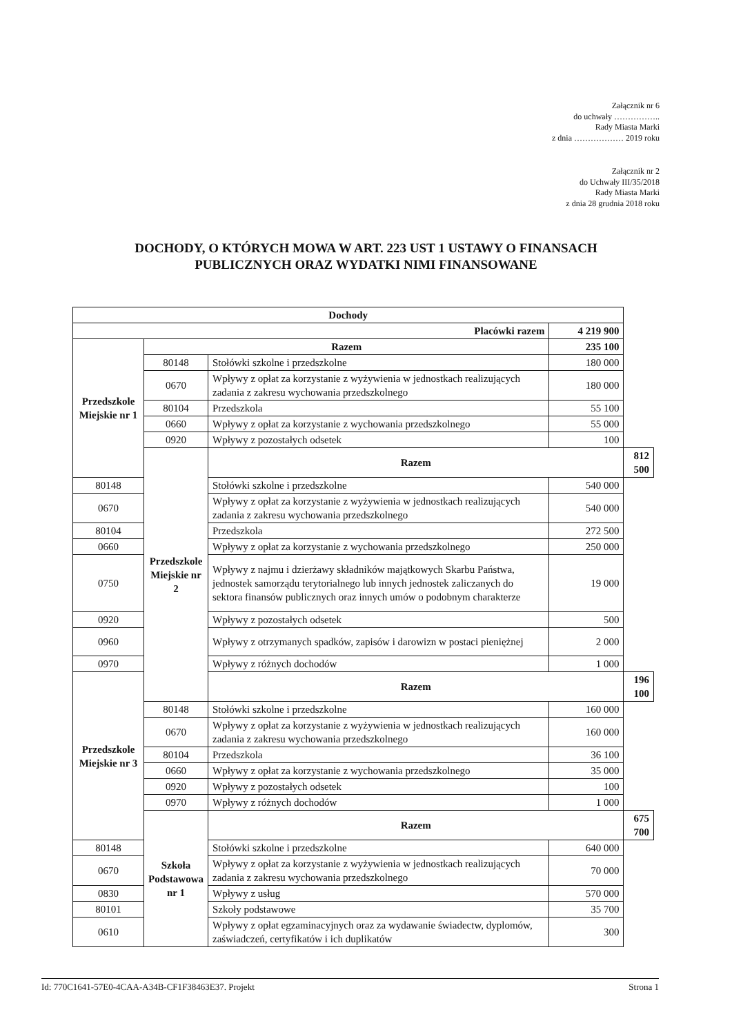Załącznik nr 6
do uchwały ……………..
Rady Miasta Marki
z dnia ……………… 2019 roku
Załącznik nr 2
do Uchwały III/35/2018
Rady Miasta Marki
z dnia 28 grudnia 2018 roku
DOCHODY, O KTÓRYCH MOWA W ART. 223 UST 1 USTAWY O FINANSACH
PUBLICZNYCH ORAZ WYDATKI NIMI FINANSOWANE
| Dochody | | | | |
| --- | --- | --- | --- | --- |
| Placówki razem | | | 4 219 900 | |
| Przedszkole Miejskie nr 1 | Razem | | 235 100 | |
| | 80148 | Stołówki szkolne i przedszkolne | 180 000 | |
| | 0670 | Wpływy z opłat za korzystanie z wyżywienia w jednostkach realizujących zadania z zakresu wychowania przedszkolnego | 180 000 | |
| | 80104 | Przedszkola | 55 100 | |
| | 0660 | Wpływy z opłat za korzystanie z wychowania przedszkolnego | 55 000 | |
| | 0920 | Wpływy z pozostałych odsetek | 100 | |
| | Przedszkole Miejskie nr 2 | Razem | | 812 500 |
| 80148 | | Stołówki szkolne i przedszkolne | 540 000 | |
| 0670 | | Wpływy z opłat za korzystanie z wyżywienia w jednostkach realizujących zadania z zakresu wychowania przedszkolnego | 540 000 | |
| 80104 | | Przedszkola | 272 500 | |
| 0660 | | Wpływy z opłat za korzystanie z wychowania przedszkolnego | 250 000 | |
| 0750 | | Wpływy z najmu i dzierżawy składników majątkowych Skarbu Państwa, jednostek samorządu terytorialnego lub innych jednostek zaliczanych do sektora finansów publicznych oraz innych umów o podobnym charakterze | 19 000 | |
| 0920 | | Wpływy z pozostałych odsetek | 500 | |
| 0960 | | Wpływy z otrzymanych spadków, zapisów i darowizn w postaci pieniężnej | 2 000 | |
| 0970 | | Wpływy z różnych dochodów | 1 000 | |
| Przedszkole Miejskie nr 3 | | Razem | | 196 100 |
| | 80148 | Stołówki szkolne i przedszkolne | 160 000 | |
| | 0670 | Wpływy z opłat za korzystanie z wyżywienia w jednostkach realizujących zadania z zakresu wychowania przedszkolnego | 160 000 | |
| | 80104 | Przedszkola | 36 100 | |
| | 0660 | Wpływy z opłat za korzystanie z wychowania przedszkolnego | 35 000 | |
| | 0920 | Wpływy z pozostałych odsetek | 100 | |
| | 0970 | Wpływy z różnych dochodów | 1 000 | |
| | Szkoła Podstawowa nr 1 | Razem | | 675 700 |
| 80148 | | Stołówki szkolne i przedszkolne | 640 000 | |
| 0670 | | Wpływy z opłat za korzystanie z wyżywienia w jednostkach realizujących zadania z zakresu wychowania przedszkolnego | 70 000 | |
| 0830 | | Wpływy z usług | 570 000 | |
| 80101 | | Szkoły podstawowe | 35 700 | |
| 0610 | | Wpływy z opłat egzaminacyjnych oraz za wydawanie świadectw, dyplomów, zaświadczeń, certyfikatów i ich duplikatów | 300 | |
Id: 770C1641-57E0-4CAA-A34B-CF1F38463E37. Projekt Strona 1